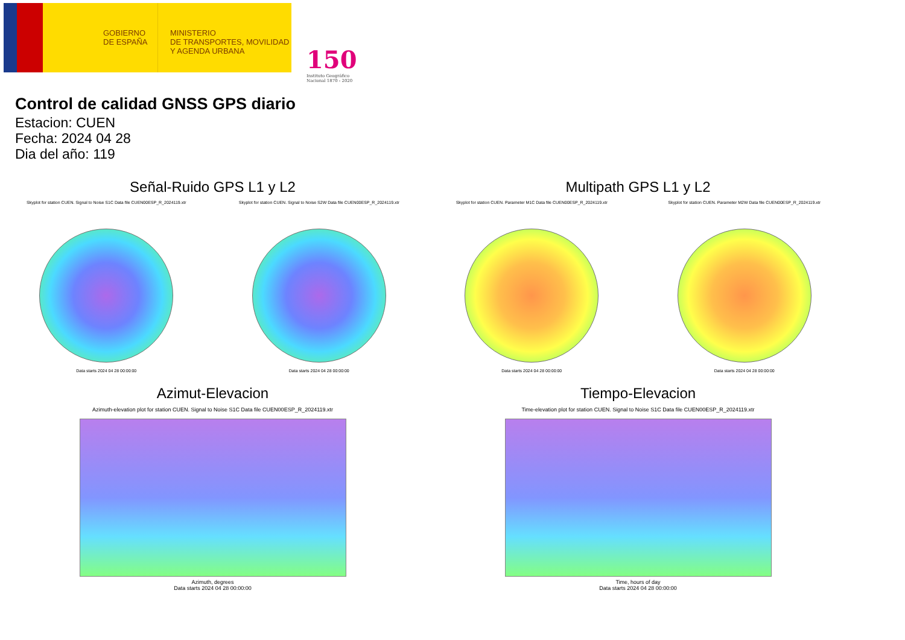GOBIERNO
DE ESPAÑA
MINISTERIO
DE TRANSPORTES, MOVILIDAD
Y AGENDA URBANA
150
Instituto Geográfico
Nacional 1870 - 2020
Control de calidad GNSS GPS diario
Estacion: CUEN
Fecha: 2024 04 28
Dia del año: 119
Señal-Ruido GPS L1 y L2
Skyplot for station CUEN. Signal to Noise S1C Data file CUEN00ESP_R_2024119.xtr
Data starts 2024 04 28 00:00:00
Skyplot for station CUEN. Signal to Noise S2W Data file CUEN00ESP_R_2024119.xtr
Data starts 2024 04 28 00:00:00
Multipath GPS L1 y L2
Skyplot for station CUEN. Parameter M1C Data file CUEN00ESP_R_2024119.xtr
Data starts 2024 04 28 00:00:00
Skyplot for station CUEN. Parameter M2W Data file CUEN00ESP_R_2024119.xtr
Data starts 2024 04 28 00:00:00
Azimut-Elevacion
Azimuth-elevation plot for station CUEN. Signal to Noise S1C Data file CUEN00ESP_R_2024119.xtr
Azimuth, degrees
Data starts 2024 04 28 00:00:00
Tiempo-Elevacion
Time-elevation plot for station CUEN. Signal to Noise S1C Data file CUEN00ESP_R_2024119.xtr
Time, hours of day
Data starts 2024 04 28 00:00:00